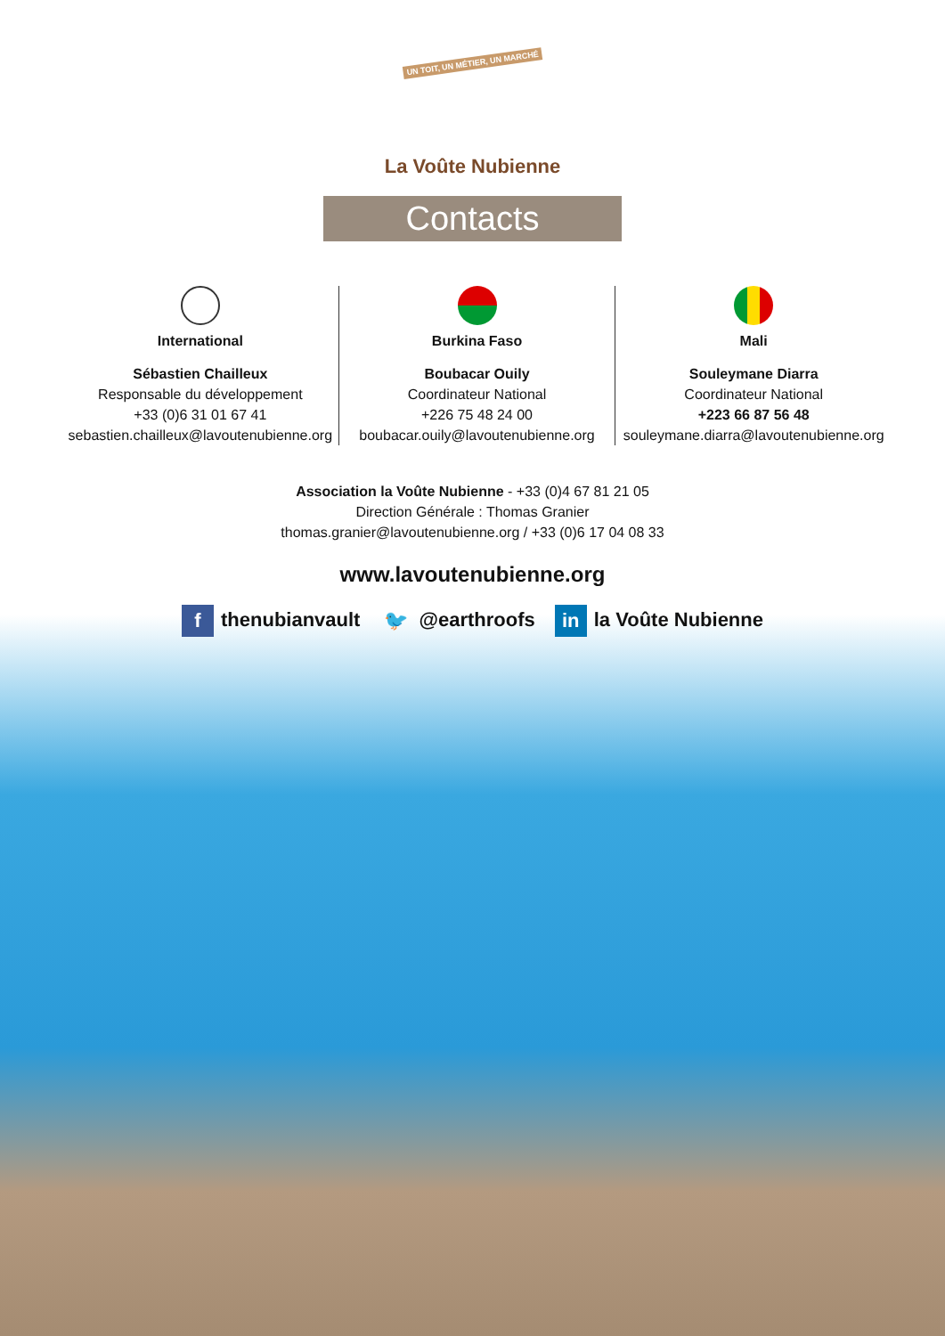UN TOIT, UN MÉTIER, UN MARCHÉ
La Voûte Nubienne
Contacts
International
Sébastien Chailleux
Responsable du développement
+33 (0)6 31 01 67 41
sebastien.chailleux@lavoutenubienne.org
Burkina Faso
Boubacar Ouily
Coordinateur National
+226 75 48 24 00
boubacar.ouily@lavoutenubienne.org
Mali
Souleymane Diarra
Coordinateur National
+223 66 87 56 48
souleymane.diarra@lavoutenubienne.org
Association la Voûte Nubienne - +33 (0)4 67 81 21 05
Direction Générale : Thomas Granier
thomas.granier@lavoutenubienne.org / +33 (0)6 17 04 08 33
www.lavoutenubienne.org
f thenubianvault 🐦 @earthroofs in la Voûte Nubienne